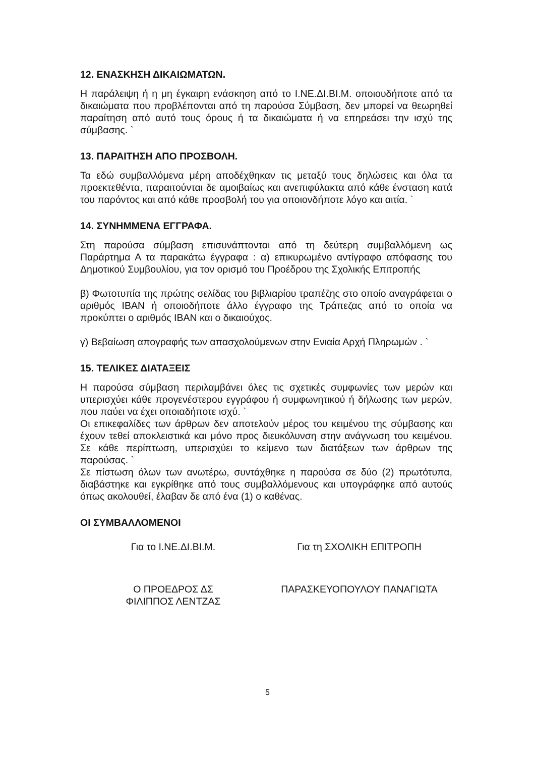12. ΕΝΑΣΚΗΣΗ ΔΙΚΑΙΩΜΑΤΩΝ.
Η παράλειψη ή η μη έγκαιρη ενάσκηση από το Ι.ΝΕ.ΔΙ.ΒΙ.Μ. οποιουδήποτε από τα δικαιώματα που προβλέπονται από τη παρούσα Σύμβαση, δεν μπορεί να θεωρηθεί παραίτηση από αυτό τους όρους ή τα δικαιώματα ή να επηρεάσει την ισχύ της σύμβασης. `
13. ΠΑΡΑΙΤΗΣΗ ΑΠΟ ΠΡΟΣΒΟΛΗ.
Τα εδώ συμβαλλόμενα μέρη αποδέχθηκαν τις μεταξύ τους δηλώσεις και όλα τα προεκτεθέντα, παραιτούνται δε αμοιβαίως και ανεπιφύλακτα από κάθε ένσταση κατά του παρόντος και από κάθε προσβολή του για οποιονδήποτε λόγο και αιτία. `
14. ΣΥΝΗΜΜΕΝΑ ΕΓΓΡΑΦΑ.
Στη παρούσα σύμβαση επισυνάπτονται από τη δεύτερη συμβαλλόμενη ως Παράρτημα Α τα παρακάτω έγγραφα : α) επικυρωμένο αντίγραφο απόφασης του Δημοτικού Συμβουλίου, για τον ορισμό του Προέδρου της Σχολικής Επιτροπής
β) Φωτοτυπία της πρώτης σελίδας του βιβλιαρίου τραπέζης στο οποίο αναγράφεται ο αριθμός IBAN ή οποιοδήποτε άλλο έγγραφο της Τράπεζας από το οποία να προκύπτει ο αριθμός IBAN και ο δικαιούχος.
γ) Βεβαίωση απογραφής των απασχολούμενων στην Ενιαία Αρχή Πληρωμών . `
15. ΤΕΛΙΚΕΣ ΔΙΑΤΑΞΕΙΣ
Η παρούσα σύμβαση περιλαμβάνει όλες τις σχετικές συμφωνίες των μερών και υπερισχύει κάθε προγενέστερου εγγράφου ή συμφωνητικού ή δήλωσης των μερών, που παύει να έχει οποιαδήποτε ισχύ. `
Οι επικεφαλίδες των άρθρων δεν αποτελούν μέρος του κειμένου της σύμβασης και έχουν τεθεί αποκλειστικά και μόνο προς διευκόλυνση στην ανάγνωση του κειμένου. Σε κάθε περίπτωση, υπερισχύει το κείμενο των διατάξεων των άρθρων της παρούσας. `
Σε πίστωση όλων των ανωτέρω, συντάχθηκε η παρούσα σε δύο (2) πρωτότυπα, διαβάστηκε και εγκρίθηκε από τους συμβαλλόμενους και υπογράφηκε από αυτούς όπως ακολουθεί, έλαβαν δε από ένα (1) ο καθένας.
ΟΙ ΣΥΜΒΑΛΛΟΜΕΝΟΙ
Για το Ι.ΝΕ.ΔΙ.ΒΙ.Μ. Για τη ΣΧΟΛΙΚΗ ΕΠΙΤΡΟΠΗ
Ο ΠΡΟΕΔΡΟΣ ΔΣ
ΦΙΛΙΠΠΟΣ ΛΕΝΤΖΑΣ
ΠΑΡΑΣΚΕΥΟΠΟΥΛΟΥ ΠΑΝΑΓΙΩΤΑ
5